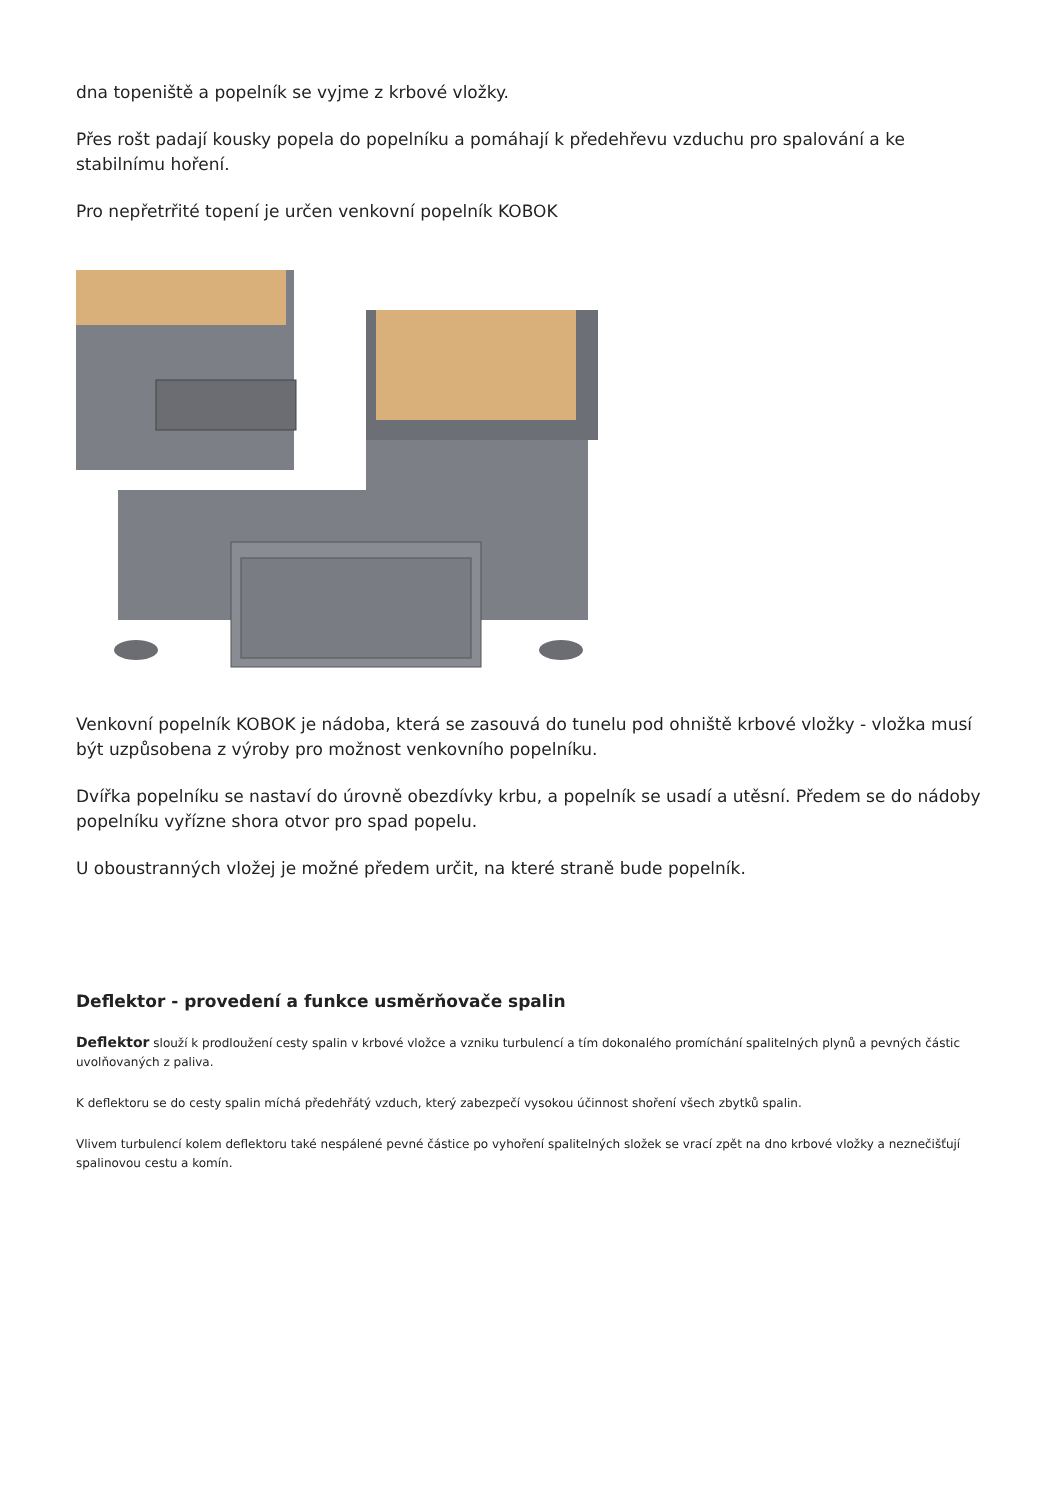dna topeniště a popelník se vyjme z krbové vložky.
Přes rošt padají kousky popela do popelníku a pomáhají k předehřevu vzduchu pro spalování a ke stabilnímu hoření.
Pro nepřetrřité topení je určen venkovní popelník KOBOK
Venkovní popelník KOBOK je nádoba, která se zasouvá do tunelu pod ohniště krbové vložky - vložka musí být uzpůsobena z výroby pro možnost venkovního popelníku.
Dvířka popelníku se nastaví do úrovně obezdívky krbu, a popelník se usadí a utěsní. Předem se do nádoby popelníku vyřízne shora otvor pro spad popelu.
U oboustranných vložej je možné předem určit, na které straně bude popelník.
Deflektor - provedení a funkce usměrňovače spalin
Deflektor slouží k prodloužení cesty spalin v krbové vložce a vzniku turbulencí a tím dokonalého promíchání spalitelných plynů a pevných částic uvolňovaných z paliva.
K deflektoru se do cesty spalin míchá předehřátý vzduch, který zabezpečí vysokou účinnost shoření všech zbytků spalin.
Vlivem turbulencí kolem deflektoru také nespálené pevné částice po vyhoření spalitelných složek se vrací zpět na dno krbové vložky a neznečišťují spalinovou cestu a komín.